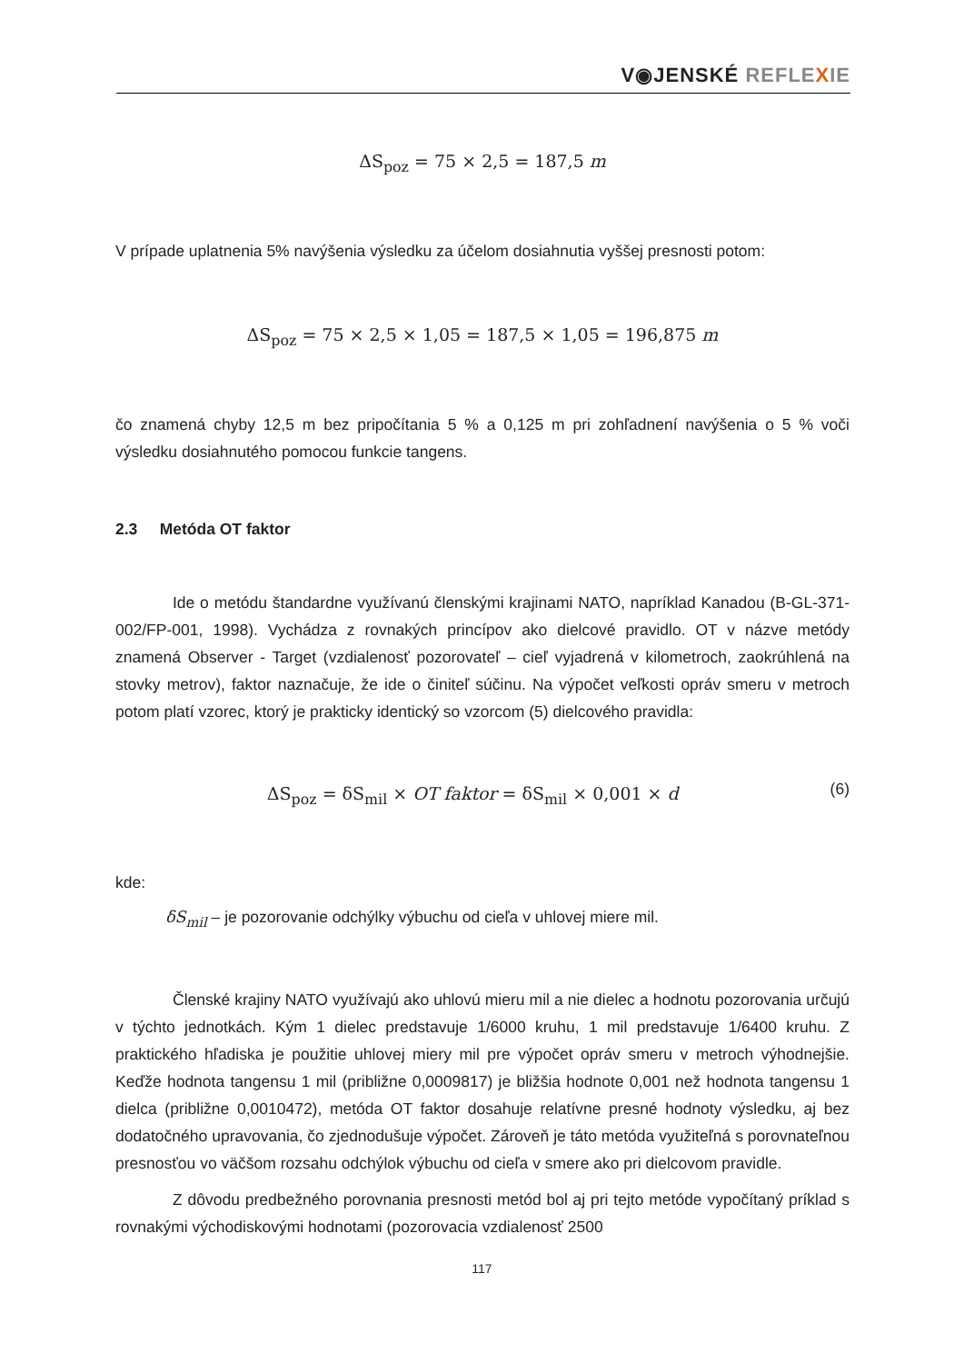V◉JENSKÉ REFLE XIE
ΔS<sub>poz</sub> = 75 × 2,5 = 187,5 m
V prípade uplatnenia 5% navýšenia výsledku za účelom dosiahnutia vyššej presnosti potom:
ΔS<sub>poz</sub> = 75 × 2,5 × 1,05 = 187,5 × 1,05 = 196,875 m
čo znamená chyby 12,5 m bez pripočítania 5 % a 0,125 m pri zohľadnení navýšenia o 5 % voči výsledku dosiahnutého pomocou funkcie tangens.
2.3 Metóda OT faktor
Ide o metódu štandardne využívanú členskými krajinami NATO, napríklad Kanadou (B-GL-371-002/FP-001, 1998). Vychádza z rovnakých princípov ako dielcové pravidlo. OT v názve metódy znamená Observer - Target (vzdialenosť pozorovateľ – cieľ vyjadrená v kilometroch, zaokrúhlená na stovky metrov), faktor naznačuje, že ide o činiteľ súčinu. Na výpočet veľkosti opráv smeru v metroch potom platí vzorec, ktorý je prakticky identický so vzorcom (5) dielcového pravidla:
ΔS<sub>poz</sub> = δS<sub>mil</sub> × OT faktor = δS<sub>mil</sub> × 0,001 × d
(6)
kde:
δS<sub>mil</sub> – je pozorovanie odchýlky výbuchu od cieľa v uhlovej miere mil.
Členské krajiny NATO využívajú ako uhlovú mieru mil a nie dielec a hodnotu pozorovania určujú v týchto jednotkách. Kým 1 dielec predstavuje 1/6000 kruhu, 1 mil predstavuje 1/6400 kruhu. Z praktického hľadiska je použitie uhlovej miery mil pre výpočet opráv smeru v metroch výhodnejšie. Keďže hodnota tangensu 1 mil (približne 0,0009817) je bližšia hodnote 0,001 než hodnota tangensu 1 dielca (približne 0,0010472), metóda OT faktor dosahuje relatívne presné hodnoty výsledku, aj bez dodatočného upravovania, čo zjednodušuje výpočet. Zároveň je táto metóda využiteľná s porovnateľnou presnosťou vo väčšom rozsahu odchýlok výbuchu od cieľa v smere ako pri dielcovom pravidle.
Z dôvodu predbežného porovnania presnosti metód bol aj pri tejto metóde vypočítaný príklad s rovnakými východiskovými hodnotami (pozorovacia vzdialenosť 2500
117